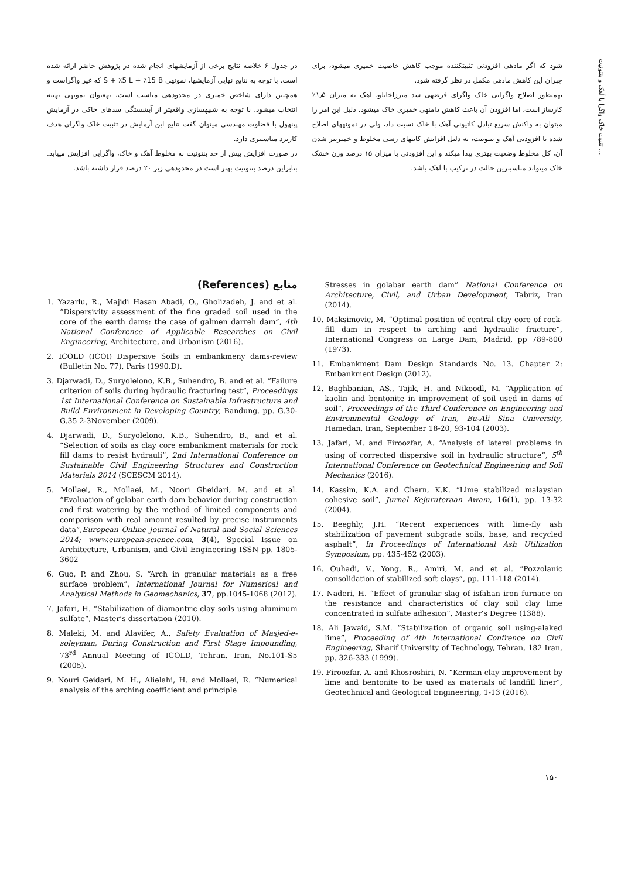تثبیت خاک واگرا با آهک و بنتونیت ...
شود که اگر مادهی افزودنی تثبیتکننده موجب کاهش خاصیت خمیری میشود، برای جبران این کاهش مادهی مکمل در نظر گرفته شود.
بهمنظور اصلاح واگرایی خاک واگرای قرضهی سد میرزاخانلو، آهک به میزان ۱٫۵٪ کارساز است، اما افزودن آن باعث کاهش دامنهی خمیری خاک میشود. دلیل این امر را میتوان به واکنش سریع تبادل کاتیونی آهک با خاک نسبت داد، ولی در نمونههای اصلاح شده با افزودنی آهک و بنتونیت، به دلیل افزایش کانیهای رسی مخلوط و خمیریتر شدن آن، کل مخلوط وضعیت بهتری پیدا میکند و این افزودنی با میزان ۱۵ درصد وزن خشک خاک میتواند مناسبترین حالت در ترکیب با آهک باشد.
در جدول ۶ خلاصه نتایج برخی از آزمایشهای انجام شده در پژوهش حاضر ارائه شده است. با توجه به نتایج نهایی آزمایشها، نمونهی S + ٪5 L + ٪15 B که غیر واگراست و همچنین دارای شاخص خمیری در محدودهی مناسب است، بهعنوان نمونهی بهینه انتخاب میشود. با توجه به شبیهسازی واقعیتر از آبشستگی سدهای خاکی در آزمایش پینهول با قضاوت مهندسی میتوان گفت نتایج این آزمایش در تثبیت خاک واگرای هدف کاربرد مناسبتری دارد.
در صورت افزایش بیش از حد بنتونیت به مخلوط آهک و خاک، واگرایی افزایش مییابد. بنابراین درصد بنتونیت بهتر است در محدودهی زیر ۲۰ درصد قرار داشته باشد.
منابع (References)
1. Yazarlu, R., Majidi Hasan Abadi, O., Gholizadeh, J. and et al. “Dispersivity assessment of the fine graded soil used in the core of the earth dams: the case of galmen darreh dam”, 4th National Conference of Applicable Researches on Civil Engineering, Architecture, and Urbanism (2016).
2. ICOLD (ICOI) Dispersive Soils in embankmeny dams-review (Bulletin No. 77), Paris (1990.D).
3. Djarwadi, D., Suryolelono, K.B., Suhendro, B. and et al. “Failure criterion of soils during hydraulic fracturing test”, Proceedings 1st International Conference on Sustainable Infrastructure and Build Environment in Developing Country, Bandung. pp. G.30-G.35 2-3November (2009).
4. Djarwadi, D., Suryolelono, K.B., Suhendro, B., and et al. “Selection of soils as clay core embankment materials for rock fill dams to resist hydrauli”, 2nd International Conference on Sustainable Civil Engineering Structures and Construction Materials 2014 (SCESCM 2014).
5. Mollaei, R., Mollaei, M., Noori Gheidari, M. and et al. “Evaluation of gelabar earth dam behavior during construction and first watering by the method of limited components and comparison with real amount resulted by precise instruments data”,European Online Journal of Natural and Social Sciences 2014; www.european-science.com, 3(4), Special Issue on Architecture, Urbanism, and Civil Engineering ISSN pp. 1805-3602
6. Guo, P. and Zhou, S. “Arch in granular materials as a free surface problem”, International Journal for Numerical and Analytical Methods in Geomechanics, 37, pp.1045-1068 (2012).
7. Jafari, H. “Stabilization of diamantric clay soils using aluminum sulfate”, Master’s dissertation (2010).
8. Maleki, M. and Alavifer, A., Safety Evaluation of Masjed-e-soleyman, During Construction and First Stage Impounding, 73<sup>rd</sup> Annual Meeting of ICOLD, Tehran, Iran, No.101-S5 (2005).
9. Nouri Geidari, M. H., Alielahi, H. and Mollaei, R. “Numerical analysis of the arching coefficient and principle
Stresses in golabar earth dam” National Conference on Architecture, Civil, and Urban Development, Tabriz, Iran (2014).
10. Maksimovic, M. “Optimal position of central clay core of rock-fill dam in respect to arching and hydraulic fracture”, International Congress on Large Dam, Madrid, pp 789-800 (1973).
11. Embankment Dam Design Standards No. 13. Chapter 2: Embankment Design (2012).
12. Baghbanian, AS., Tajik, H. and Nikoodl, M. “Application of kaolin and bentonite in improvement of soil used in dams of soil”, Proceedings of the Third Conference on Engineering and Environmental Geology of Iran, Bu-Ali Sina University, Hamedan, Iran, September 18-20, 93-104 (2003).
13. Jafari, M. and Firoozfar, A. “Analysis of lateral problems in using of corrected dispersive soil in hydraulic structure”, 5<sup>th</sup> International Conference on Geotechnical Engineering and Soil Mechanics (2016).
14. Kassim, K.A. and Chern, K.K. “Lime stabilized malaysian cohesive soil”, Jurnal Kejuruteraan Awam, 16(1), pp. 13-32 (2004).
15. Beeghly, J.H. “Recent experiences with lime-fly ash stabilization of pavement subgrade soils, base, and recycled asphalt”, In Proceedings of International Ash Utilization Symposium, pp. 435-452 (2003).
16. Ouhadi, V., Yong, R., Amiri, M. and et al. “Pozzolanic consolidation of stabilized soft clays”, pp. 111-118 (2014).
17. Naderi, H. “Effect of granular slag of isfahan iron furnace on the resistance and characteristics of clay soil clay lime concentrated in sulfate adhesion”, Master’s Degree (1388).
18. Ali Jawaid, S.M. “Stabilization of organic soil using-alaked lime”, Proceeding of 4th International Confrence on Civil Engineering, Sharif University of Technology, Tehran, 182 Iran, pp. 326-333 (1999).
19. Firoozfar, A. and Khosroshiri, N. “Kerman clay improvement by lime and bentonite to be used as materials of landfill liner”, Geotechnical and Geological Engineering, 1-13 (2016).
۱۵۰